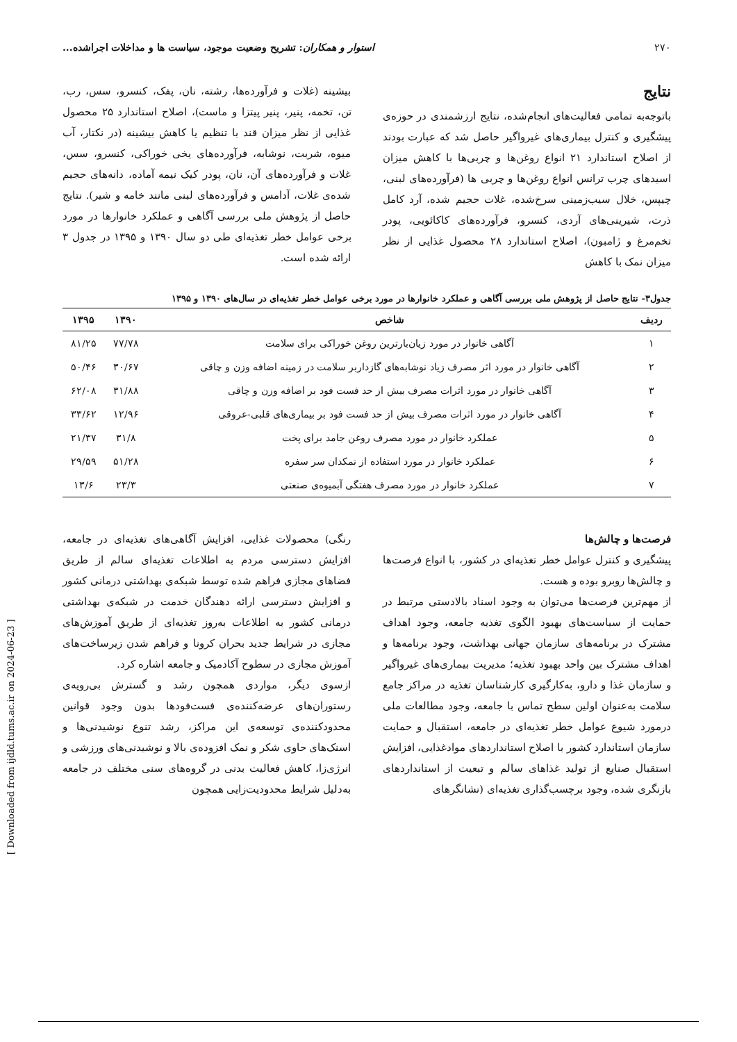۲۷۰ استوار و همکاران: تشریح وضعیت موجود، سیاست ها و مداخلات اجراشده...
نتایج
باتوجه‌به تمامی فعالیت‌های انجام‌شده، نتایج ارزشمندی در حوزه‌ی پیشگیری و کنترل بیماری‌های غیرواگیر حاصل شد که عبارت بودند از اصلاح استاندارد ۲۱ انواع روغن‌ها و چربی‌ها با کاهش میزان اسیدهای چرب ترانس انواع روغن‌ها و چربی ها (فرآورده‌های لبنی، چیپس، خلال سیب‌زمینی سرخ‌شده، غلات حجیم شده، آرد کامل ذرت، شیرینی‌های آردی، کنسرو، فرآورده‌های کاکائویی، پودر تخم‌مرغ و ژامبون)، اصلاح استاندارد ۲۸ محصول غذایی از نظر میزان نمک با کاهش
بیشینه (غلات و فرآورده‌ها، رشته، نان، پفک، کنسرو، سس، رب، تن، تخمه، پنیر، پنیر پیتزا و ماست)، اصلاح استاندارد ۲۵ محصول غذایی از نظر میزان قند با تنظیم یا کاهش بیشینه (در نکتار، آب میوه، شربت، نوشابه، فرآورده‌های یخی خوراکی، کنسرو، سس، غلات و فرآورده‌های آن، نان، پودر کیک نیمه آماده، دانه‌های حجیم شده‌ی غلات، آدامس و فرآورده‌های لبنی مانند خامه و شیر). نتایج حاصل از پژوهش ملی بررسی آگاهی و عملکرد خانوارها در مورد برخی عوامل خطر تغذیه‌ای طی دو سال ۱۳۹۰ و ۱۳۹۵ در جدول ۳ ارائه شده است.
جدول۳- نتایج حاصل از پژوهش ملی بررسی آگاهی و عملکرد خانوارها در مورد برخی عوامل خطر تغذیه‌ای در سال‌های ۱۳۹۰ و ۱۳۹۵
| ردیف | شاخص | ۱۳۹۰ | ۱۳۹۵ |
| --- | --- | --- | --- |
| ۱ | آگاهی خانوار در مورد زیان‌بارترین روغن خوراکی برای سلامت | ۷۷/۷۸ | ۸۱/۲۵ |
| ۲ | آگاهی خانوار در مورد اثر مصرف زیاد نوشابه‌های گازداربر سلامت در زمینه اضافه وزن و چاقی | ۳۰/۶۷ | ۵۰/۴۶ |
| ۳ | آگاهی خانوار در مورد اثرات مصرف بیش از حد فست فود بر اضافه وزن و چاقی | ۳۱/۸۸ | ۶۲/۰۸ |
| ۴ | آگاهی خانوار در مورد اثرات مصرف بیش از حد فست فود بر بیماری‌های قلبی-عروقی | ۱۲/۹۶ | ۳۳/۶۲ |
| ۵ | عملکرد خانوار در مورد مصرف روغن جامد برای پخت | ۳۱/۸ | ۲۱/۳۷ |
| ۶ | عملکرد خانوار در مورد استفاده از نمکدان سر سفره | ۵۱/۲۸ | ۲۹/۵۹ |
| ۷ | عملکرد خانوار در مورد مصرف هفتگی آبمیوه‌ی صنعتی | ۲۳/۳ | ۱۳/۶ |
فرصت‌ها و چالش‌ها
پیشگیری و کنترل عوامل خطر تغذیه‌ای در کشور، با انواع فرصت‌ها و چالش‌ها روبرو بوده و هست.
از مهم‌ترین فرصت‌ها می‌توان به وجود اسناد بالادستی مرتبط در حمایت از سیاست‌های بهبود الگوی تغذیه جامعه، وجود اهداف مشترک در برنامه‌های سازمان جهانی بهداشت، وجود برنامه‌ها و اهداف مشترک بین واحد بهبود تغذیه؛ مدیریت بیماری‌های غیرواگیر و سازمان غذا و دارو، به‌کارگیری کارشناسان تغذیه در مراکز جامع سلامت به‌عنوان اولین سطح تماس با جامعه، وجود مطالعات ملی درمورد شیوع عوامل خطر تغذیه‌ای در جامعه، استقبال و حمایت سازمان استاندارد کشور با اصلاح استانداردهای موادغذایی، افزایش استقبال صنایع از تولید غذاهای سالم و تبعیت از استانداردهای بازنگری شده، وجود برچسب‌گذاری تغذیه‌ای (نشانگرهای
رنگی) محصولات غذایی، افزایش آگاهی‌های تغذیه‌ای در جامعه، افزایش دسترسی مردم به اطلاعات تغذیه‌ای سالم از طریق فضاهای مجازی فراهم شده توسط شبکه‌ی بهداشتی درمانی کشور و افزایش دسترسی ارائه دهندگان خدمت در شبکه‌ی بهداشتی درمانی کشور به اطلاعات به‌روز تغذیه‌ای از طریق آموزش‌های مجازی در شرایط جدید بحران کرونا و فراهم شدن زیرساخت‌های آموزش مجازی در سطوح آکادمیک و جامعه اشاره کرد.
ازسوی دیگر، مواردی همچون رشد و گسترش بی‌رویه‌ی رستوران‌های عرضه‌کننده‌ی فست‌فودها بدون وجود قوانین محدودکننده‌ی توسعه‌ی این مراکز، رشد تنوع نوشیدنی‌ها و اسنک‌های حاوی شکر و نمک افزوده‌ی بالا و نوشیدنی‌های ورزشی و انرژی‌زا، کاهش فعالیت بدنی در گروه‌های سنی مختلف در جامعه به‌دلیل شرایط محدودیت‌زایی همچون
[ Downloaded from ijdld.tums.ac.ir on 2024-06-23 ]